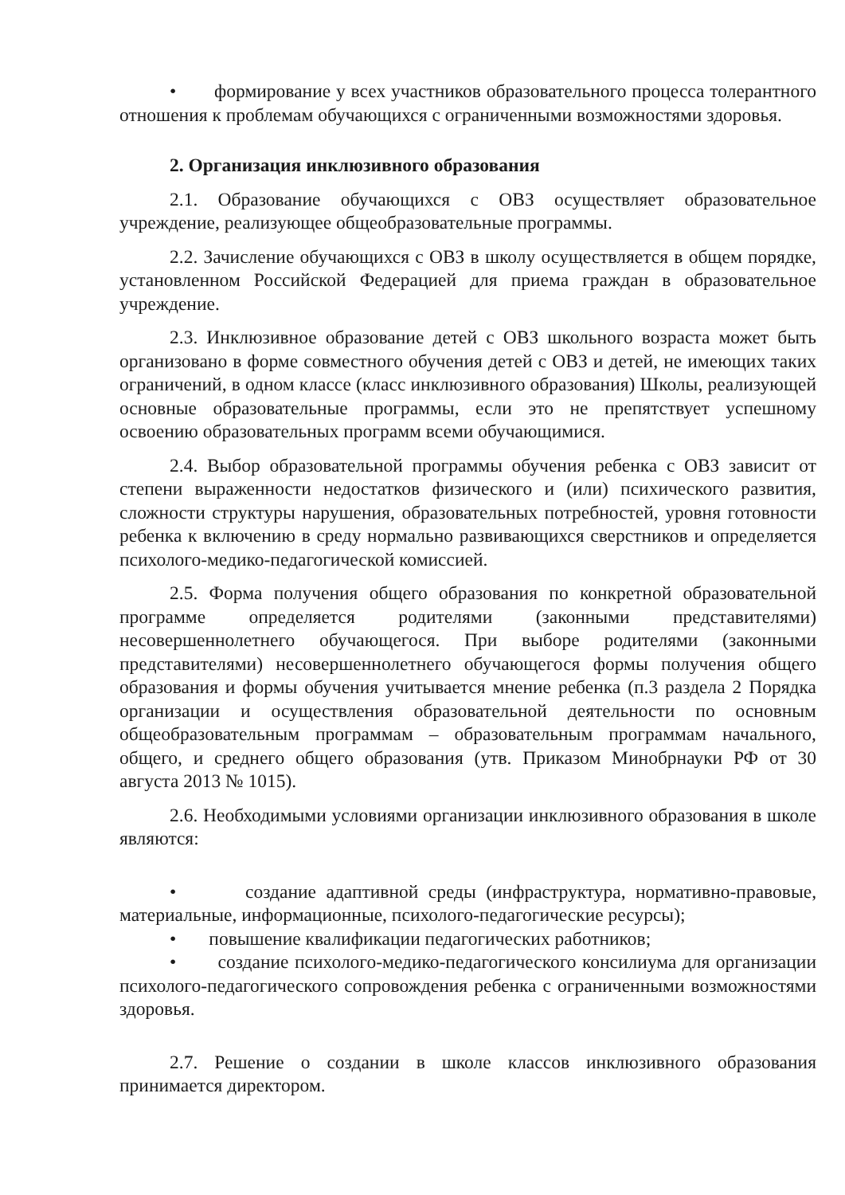• формирование у всех участников образовательного процесса толерантного отношения к проблемам обучающихся с ограниченными возможностями здоровья.
2. Организация инклюзивного образования
2.1. Образование обучающихся с ОВЗ осуществляет образовательное учреждение, реализующее общеобразовательные программы.
2.2. Зачисление обучающихся с ОВЗ в школу осуществляется в общем порядке, установленном Российской Федерацией для приема граждан в образовательное учреждение.
2.3. Инклюзивное образование детей с ОВЗ школьного возраста может быть организовано в форме совместного обучения детей с ОВЗ и детей, не имеющих таких ограничений, в одном классе (класс инклюзивного образования) Школы, реализующей основные образовательные программы, если это не препятствует успешному освоению образовательных программ всеми обучающимися.
2.4. Выбор образовательной программы обучения ребенка с ОВЗ зависит от степени выраженности недостатков физического и (или) психического развития, сложности структуры нарушения, образовательных потребностей, уровня готовности ребенка к включению в среду нормально развивающихся сверстников и определяется психолого-медико-педагогической комиссией.
2.5. Форма получения общего образования по конкретной образовательной программе определяется родителями (законными представителями) несовершеннолетнего обучающегося. При выборе родителями (законными представителями) несовершеннолетнего обучающегося формы получения общего образования и формы обучения учитывается мнение ребенка (п.3 раздела 2 Порядка организации и осуществления образовательной деятельности по основным общеобразовательным программам – образовательным программам начального, общего, и среднего общего образования (утв. Приказом Минобрнауки РФ от 30 августа 2013 № 1015).
2.6. Необходимыми условиями организации инклюзивного образования в школе являются:
• создание адаптивной среды (инфраструктура, нормативно-правовые, материальные, информационные, психолого-педагогические ресурсы);
• повышение квалификации педагогических работников;
• создание психолого-медико-педагогического консилиума для организации психолого-педагогического сопровождения ребенка с ограниченными возможностями здоровья.
2.7. Решение о создании в школе классов инклюзивного образования принимается директором.